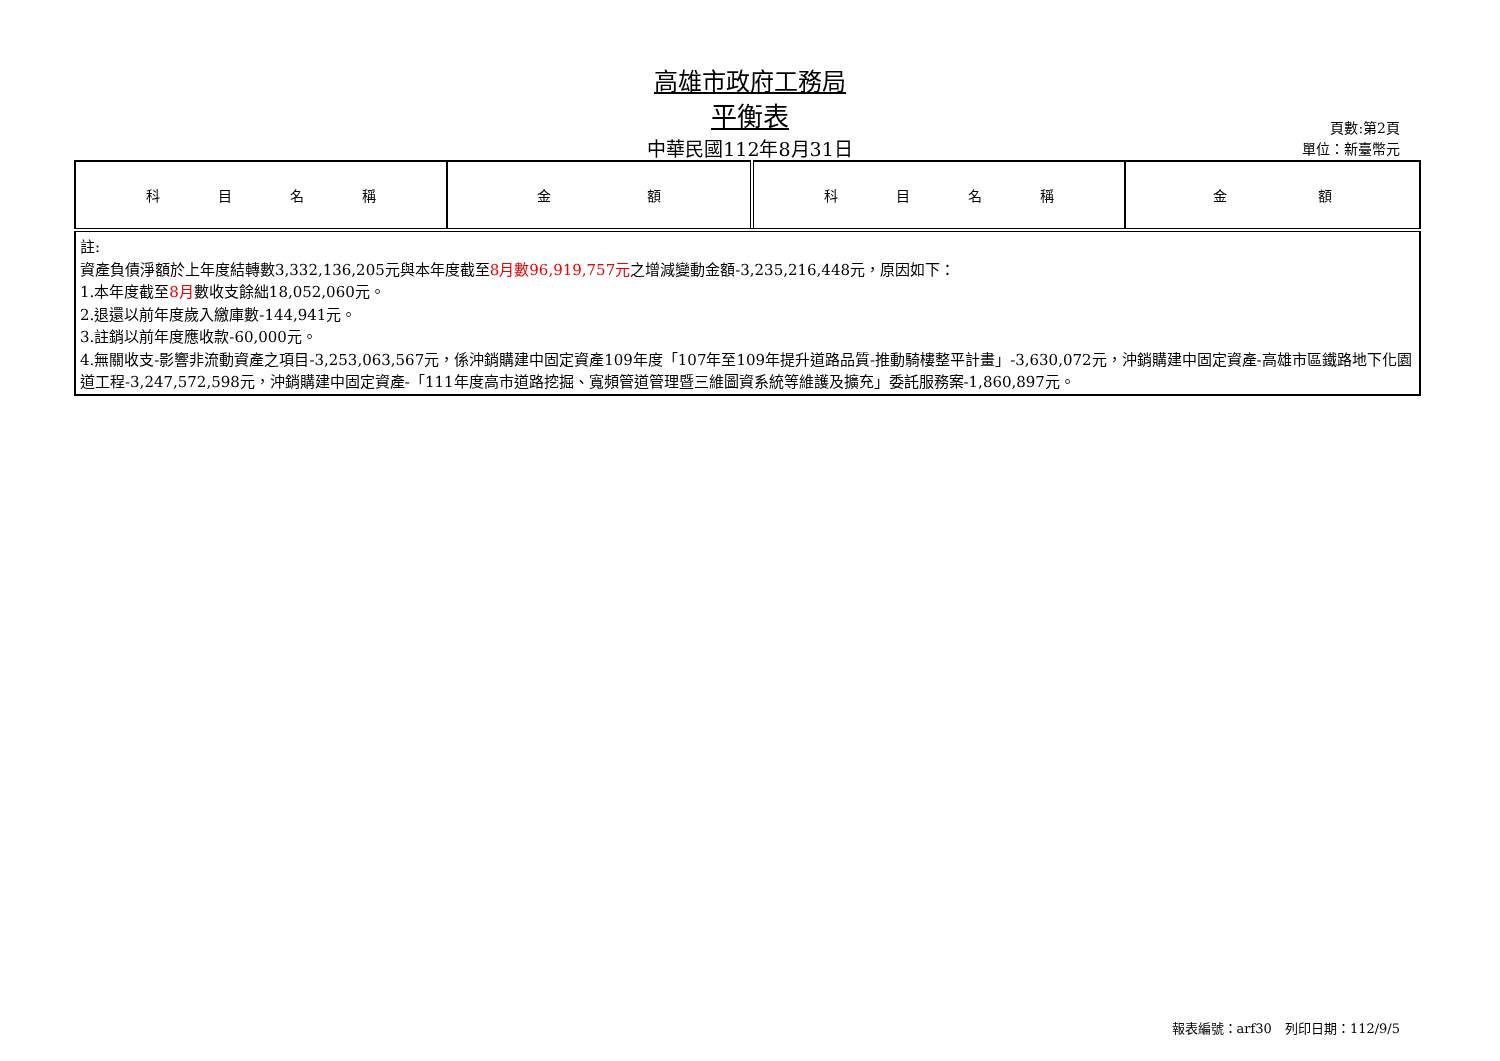高雄市政府工務局
平衡表
中華民國112年8月31日
頁數:第2頁
單位：新臺幣元
| 科 目 名 稱 | 金 額 | 科 目 名 稱 | 金 額 |
| --- | --- | --- | --- |
| 註: 資產負債淨額於上年度結轉數3,332,136,205元與本年度截至 8月數96,919,757元 之增減變動金額-3,235,216,448元，原因如下： 1.本年度截至 8月 數收支餘絀18,052,060元。 2.退還以前年度歲入繳庫數-144,941元。 3.註銷以前年度應收款-60,000元。 4.無關收支-影響非流動資產之項目-3,253,063,567元，係沖銷購建中固定資產109年度「107年至109年提升道路品質-推動騎樓整平計畫」-3,630,072元，沖銷購建中固定資產-高雄市區鐵路地下化園道工程-3,247,572,598元，沖銷購建中固定資產-「111年度高市道路挖掘、寬頻管道管理暨三維圖資系統等維護及擴充」委託服務案-1,860,897元。 | | | |
報表編號：arf30　列印日期：112/9/5